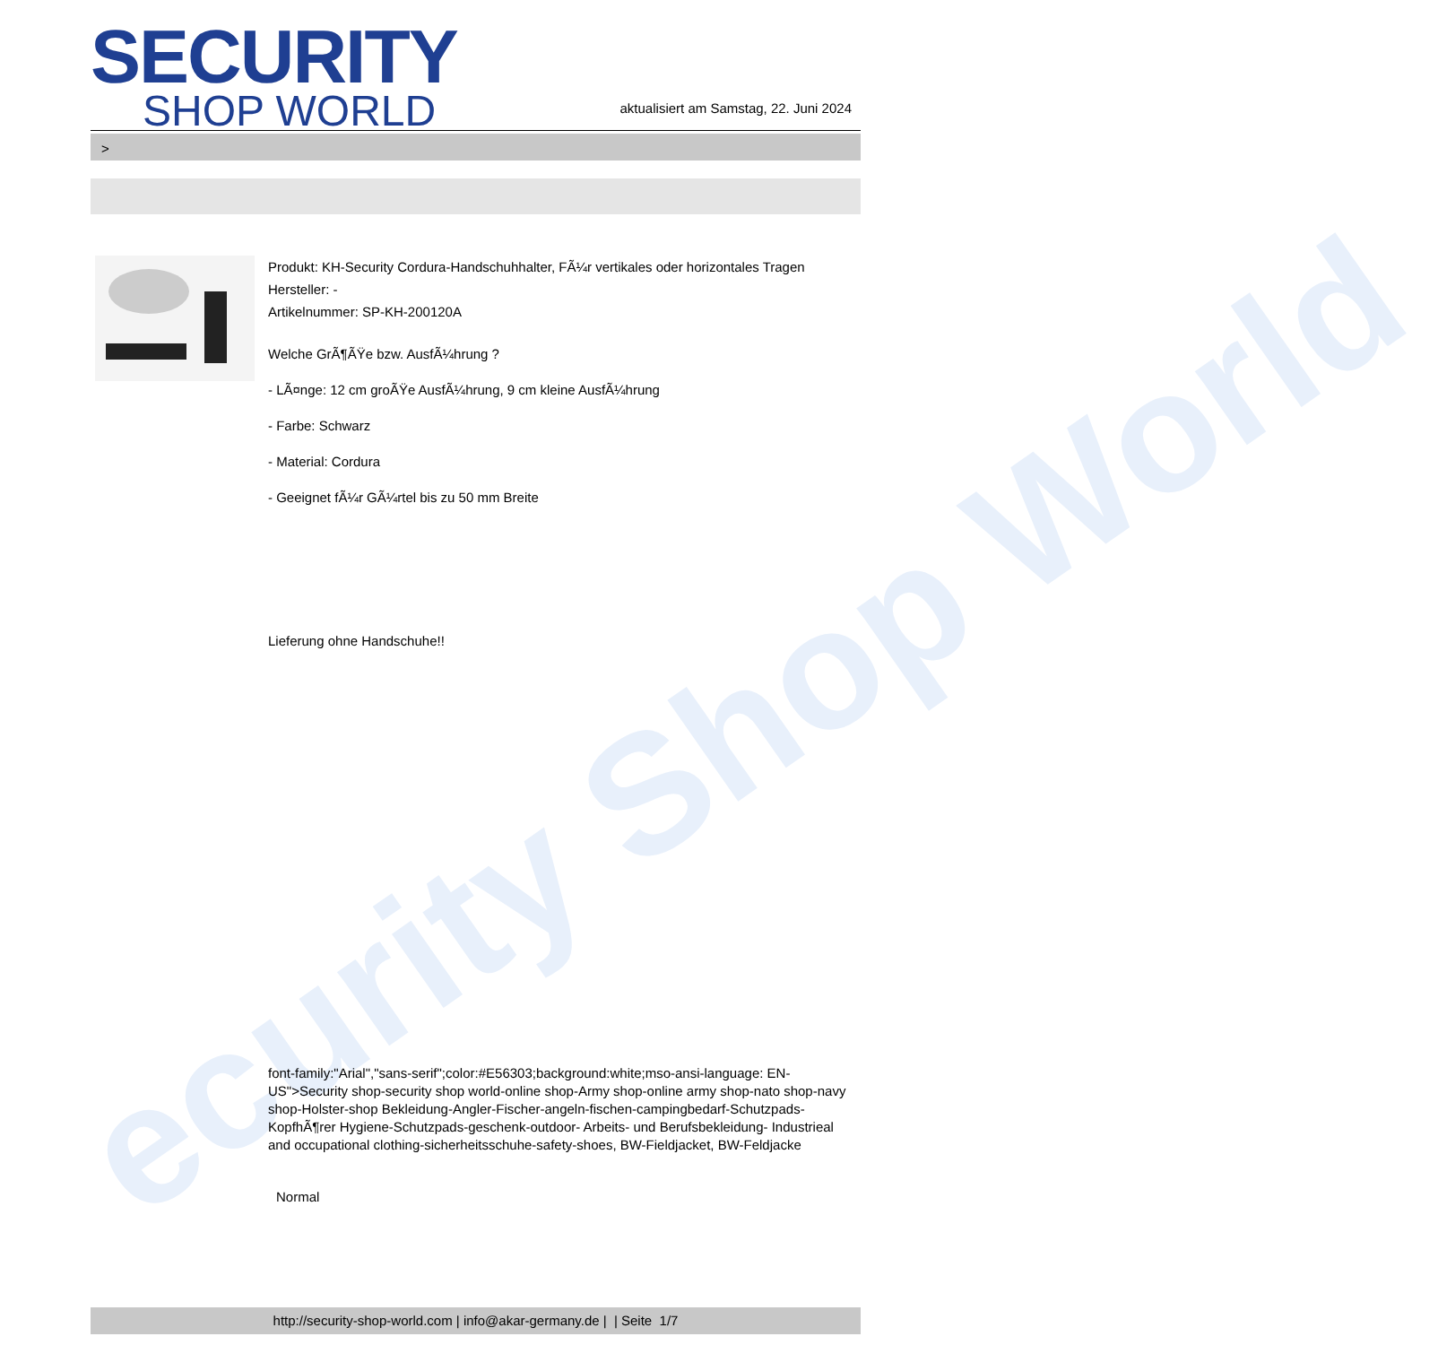ecurity Shop World
SECURITY
SHOP WORLD
aktualisiert am Samstag, 22. Juni 2024
>
Produkt: KH-Security Cordura-Handschuhhalter, FÃ¼r vertikales oder horizontales Tragen
Hersteller: -
Artikelnummer: SP-KH-200120A
Welche GrÃ¶ÃŸe bzw. AusfÃ¼hrung ?
- LÃ¤nge: 12 cm groÃŸe AusfÃ¼hrung, 9 cm kleine AusfÃ¼hrung
- Farbe: Schwarz
- Material: Cordura
- Geeignet fÃ¼r GÃ¼rtel bis zu 50 mm Breite
Lieferung ohne Handschuhe!!
font-family:"Arial","sans-serif";color:#E56303;background:white;mso-ansi-language: EN-US">Security shop-security shop world-online shop-Army shop-online army shop-nato shop-navy shop-Holster-shop Bekleidung-Angler-Fischer-angeln-fischen-campingbedarf-Schutzpads-KopfhÃ¶rer Hygiene-Schutzpads-geschenk-outdoor- Arbeits- und Berufsbekleidung- Industrieal and occupational clothing-sicherheitsschuhe-safety-shoes, BW-Fieldjacket, BW-Feldjacke
Normal
http://security-shop-world.com | info@akar-germany.de | | Seite 1/7